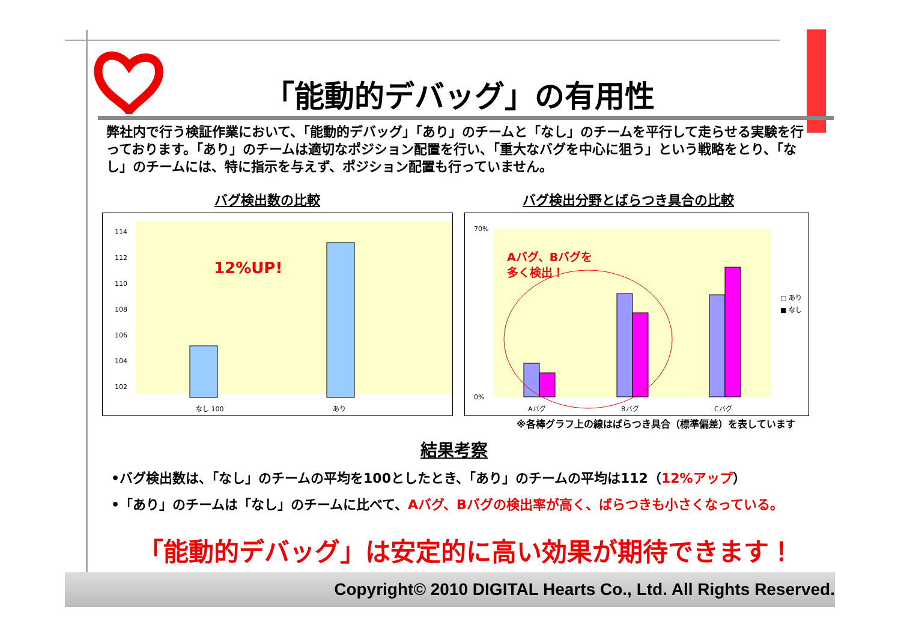「能動的デバッグ」の有用性
弊社内で行う検証作業において、「能動的デバッグ」「あり」のチームと「なし」のチームを平行して走らせる実験を行っております。「あり」のチームは適切なポジション配置を行い、「重大なバグを中心に狙う」という戦略をとり、「なし」のチームには、特に指示を与えず、ポジション配置も行っていません。
バグ検出数の比較 バグ検出分野とばらつき具合の比較
114
112
110
108
106
104
102
12%UP!
なし 100
あり
70%
0%
Aバグ、Bバグを
多く検出！
Aバグ
Bバグ
Cバグ
□ あり
■ なし
※各棒グラフ上の線はばらつき具合（標準偏差）を表しています
結果考察
•バグ検出数は、「なし」のチームの平均を100としたとき、「あり」のチームの平均は112（12%アップ）
•「あり」のチームは「なし」のチームに比べて、Aバグ、Bバグの検出率が高く、ばらつきも小さくなっている。
「能動的デバッグ」は安定的に高い効果が期待できます！
Copyright© 2010 DIGITAL Hearts Co., Ltd. All Rights Reserved.